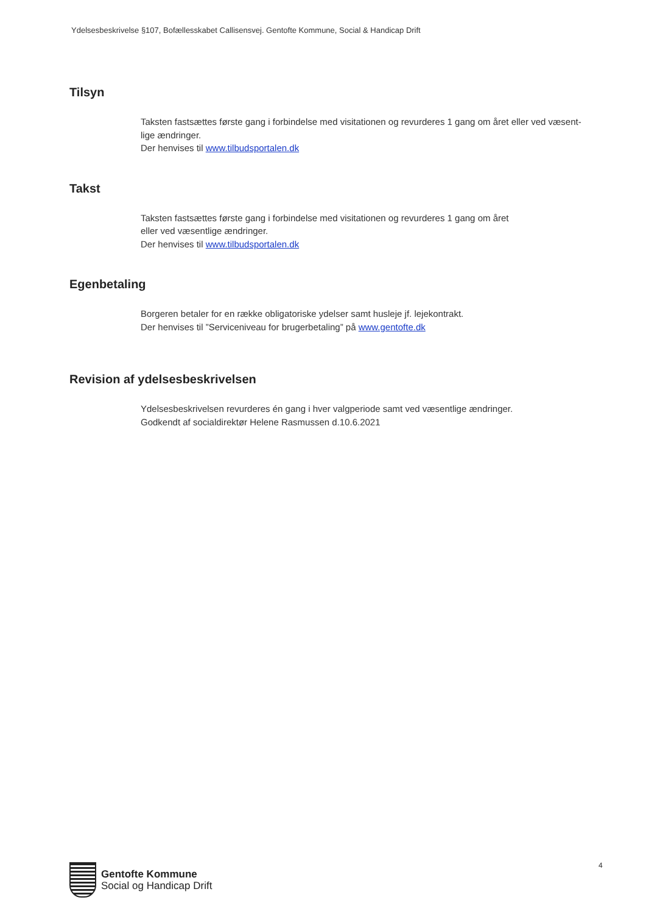Ydelsesbeskrivelse §107, Bofællesskabet Callisensvej. Gentofte Kommune, Social & Handicap Drift
Tilsyn
Taksten fastsættes første gang i forbindelse med visitationen og revurderes 1 gang om året eller ved væsent-
lige ændringer.
Der henvises til www.tilbudsportalen.dk
Takst
Taksten fastsættes første gang i forbindelse med visitationen og revurderes 1 gang om året
eller ved væsentlige ændringer.
Der henvises til www.tilbudsportalen.dk
Egenbetaling
Borgeren betaler for en række obligatoriske ydelser samt husleje jf. lejekontrakt.
Der henvises til ”Serviceniveau for brugerbetaling” på www.gentofte.dk
Revision af ydelsesbeskrivelsen
Ydelsesbeskrivelsen revurderes én gang i hver valgperiode samt ved væsentlige ændringer.
Godkendt af socialdirektør Helene Rasmussen d.10.6.2021
4
Gentofte Kommune
Social og Handicap Drift